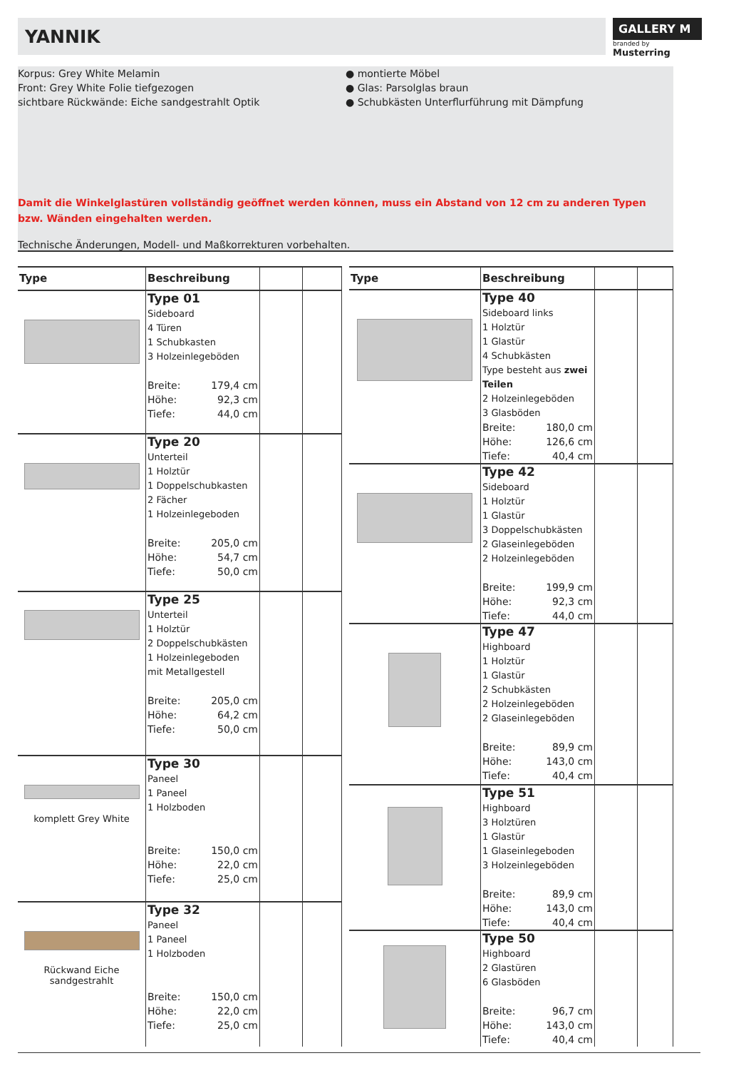YANNIK
GALLERY M
branded by Musterring
Korpus: Grey White Melamin
Front: Grey White Folie tiefgezogen
sichtbare Rückwände: Eiche sandgestrahlt Optik
● montierte Möbel
● Glas: Parsolglas braun
● Schubkästen Unterflurführung mit Dämpfung
Damit die Winkelglastüren vollständig geöffnet werden können, muss ein Abstand von 12 cm zu anderen Typen bzw. Wänden eingehalten werden.
Technische Änderungen, Modell- und Maßkorrekturen vorbehalten.
| Type | Beschreibung | | |
| --- | --- | --- | --- |
| | Type 01 Sideboard 4 Türen 1 Schubkasten 3 Holzeinlegeböden Breite: 179,4 cm Höhe: 92,3 cm Tiefe: 44,0 cm | | |
| | Type 20 Unterteil 1 Holztür 1 Doppelschubkasten 2 Fächer 1 Holzeinlegeboden Breite: 205,0 cm Höhe: 54,7 cm Tiefe: 50,0 cm | | |
| | Type 25 Unterteil 1 Holztür 2 Doppelschubkästen 1 Holzeinlegeboden mit Metallgestell Breite: 205,0 cm Höhe: 64,2 cm Tiefe: 50,0 cm | | |
| komplett Grey White | Type 30 Paneel 1 Paneel 1 Holzboden Breite: 150,0 cm Höhe: 22,0 cm Tiefe: 25,0 cm | | |
| Rückwand Eiche sandgestrahlt | Type 32 Paneel 1 Paneel 1 Holzboden Breite: 150,0 cm Höhe: 22,0 cm Tiefe: 25,0 cm | | |
| Type | Beschreibung | | |
| --- | --- | --- | --- |
| | Type 40 Sideboard links 1 Holztür 1 Glastür 4 Schubkästen Type besteht aus zwei Teilen 2 Holzeinlegeböden 3 Glasböden Breite: 180,0 cm Höhe: 126,6 cm Tiefe: 40,4 cm | | |
| | Type 42 Sideboard 1 Holztür 1 Glastür 3 Doppelschubkästen 2 Glaseinlegeböden 2 Holzeinlegeböden Breite: 199,9 cm Höhe: 92,3 cm Tiefe: 44,0 cm | | |
| | Type 47 Highboard 1 Holztür 1 Glastür 2 Schubkästen 2 Holzeinlegeböden 2 Glaseinlegeböden Breite: 89,9 cm Höhe: 143,0 cm Tiefe: 40,4 cm | | |
| | Type 51 Highboard 3 Holztüren 1 Glastür 1 Glaseinlegeboden 3 Holzeinlegeböden Breite: 89,9 cm Höhe: 143,0 cm Tiefe: 40,4 cm | | |
| | Type 50 Highboard 2 Glastüren 6 Glasböden Breite: 96,7 cm Höhe: 143,0 cm Tiefe: 40,4 cm | | |